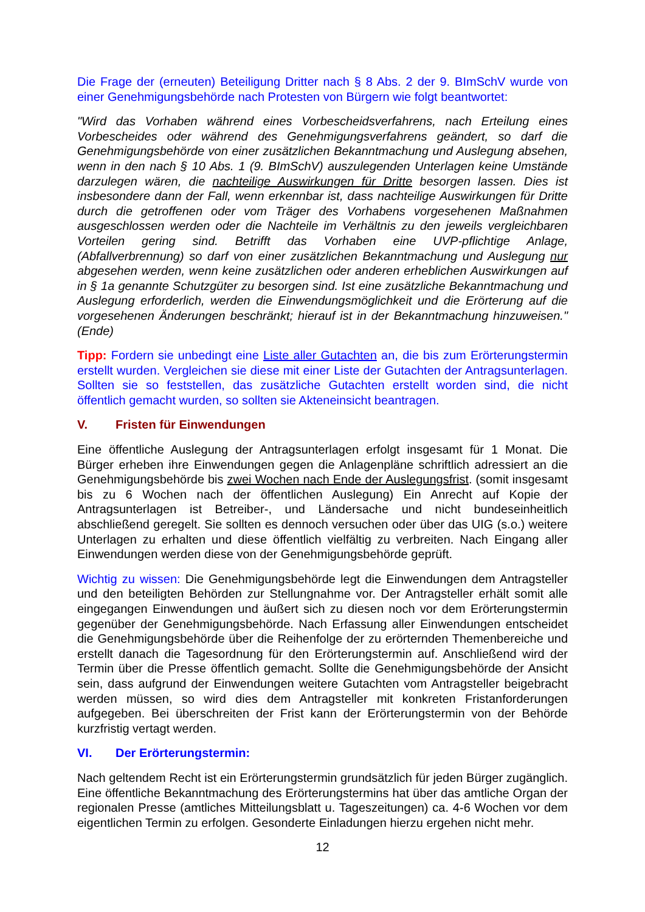Die Frage der (erneuten) Beteiligung Dritter nach § 8 Abs. 2 der 9. BImSchV wurde von einer Genehmigungsbehörde nach Protesten von Bürgern wie folgt beantwortet:
"Wird das Vorhaben während eines Vorbescheidsverfahrens, nach Erteilung eines Vorbescheides oder während des Genehmigungsverfahrens geändert, so darf die Genehmigungsbehörde von einer zusätzlichen Bekanntmachung und Auslegung ab­sehen, wenn in den nach § 10 Abs. 1 (9. BImSchV) auszulegenden Unterlagen keine Umstände darzulegen wären, die nachteilige Auswirkungen für Dritte besorgen las­sen. Dies ist insbesondere dann der Fall, wenn erkennbar ist, dass nachteilige Aus­wirkungen für Dritte durch die getroffenen oder vom Träger des Vorhabens vorgese­henen Maßnahmen ausgeschlossen werden oder die Nachteile im Verhältnis zu den jeweils vergleichbaren Vorteilen gering sind. Betrifft das Vorhaben eine UVP-pflichtige Anlage, (Abfallverbrennung) so darf von einer zusätzlichen Bekanntma­chung und Auslegung nur abgesehen werden, wenn keine zusätzlichen oder ande­ren erheblichen Auswirkungen auf in § 1a genannte Schutzgüter zu besorgen sind. Ist eine zusätzliche Bekanntmachung und Auslegung erforderlich, werden die Ein­wendungsmöglichkeit und die Erörterung auf die vorgesehenen Änderungen be­schränkt; hierauf ist in der Bekanntmachung hinzuweisen." (Ende)
Tipp: Fordern sie unbedingt eine Liste aller Gutachten an, die bis zum Erörterungs­termin erstellt wurden. Vergleichen sie diese mit einer Liste der Gutachten der An­tragsunterlagen. Sollten sie so feststellen, das zusätzliche Gutachten erstellt worden sind, die nicht öffentlich gemacht wurden, so sollten sie Akteneinsicht beantragen.
V. Fristen für Einwendungen
Eine öffentliche Auslegung der Antragsunterlagen erfolgt insgesamt für 1 Monat. Die Bürger erheben ihre Einwendungen gegen die Anlagenpläne schriftlich adressiert an die Genehmigungsbehörde bis zwei Wochen nach Ende der Auslegungsfrist. (somit insgesamt bis zu 6 Wochen nach der öffentlichen Auslegung) Ein Anrecht auf Kopie der Antragsunterlagen ist Betreiber-, und Ländersache und nicht bundeseinheitlich abschließend geregelt. Sie sollten es dennoch versuchen oder über das UIG (s.o.) weitere Unterlagen zu erhalten und diese öffentlich vielfältig zu verbreiten. Nach Ein­gang aller Einwendungen werden diese von der Genehmigungsbehörde geprüft.
Wichtig zu wissen: Die Genehmigungsbehörde legt die Einwendungen dem An­tragsteller und den beteiligten Behörden zur Stellungnahme vor. Der Antragsteller erhält somit alle eingegangen Einwendungen und äußert sich zu diesen noch vor dem Erörterungstermin gegenüber der Genehmigungsbehörde. Nach Erfassung aller Einwendungen entscheidet die Genehmigungsbehörde über die Reihenfolge der zu erörternden Themenbereiche und erstellt danach die Tagesordnung für den Erörte­rungstermin auf. Anschließend wird der Termin über die Presse öffentlich gemacht. Sollte die Genehmigungsbehörde der Ansicht sein, dass aufgrund der Einwendungen weitere Gutachten vom Antragsteller beigebracht werden müssen, so wird dies dem Antragsteller mit konkreten Fristanforderungen aufgegeben. Bei überschreiten der Frist kann der Erörterungstermin von der Behörde kurzfristig vertagt werden.
VI. Der Erörterungstermin:
Nach geltendem Recht ist ein Erörterungstermin grundsätzlich für jeden Bürger zu­gänglich. Eine öffentliche Bekanntmachung des Erörterungstermins hat über das amtliche Organ der regionalen Presse (amtliches Mitteilungsblatt u. Tageszeitungen) ca. 4-6 Wochen vor dem eigentlichen Termin zu erfolgen. Gesonderte Einladungen hierzu ergehen nicht mehr.
12